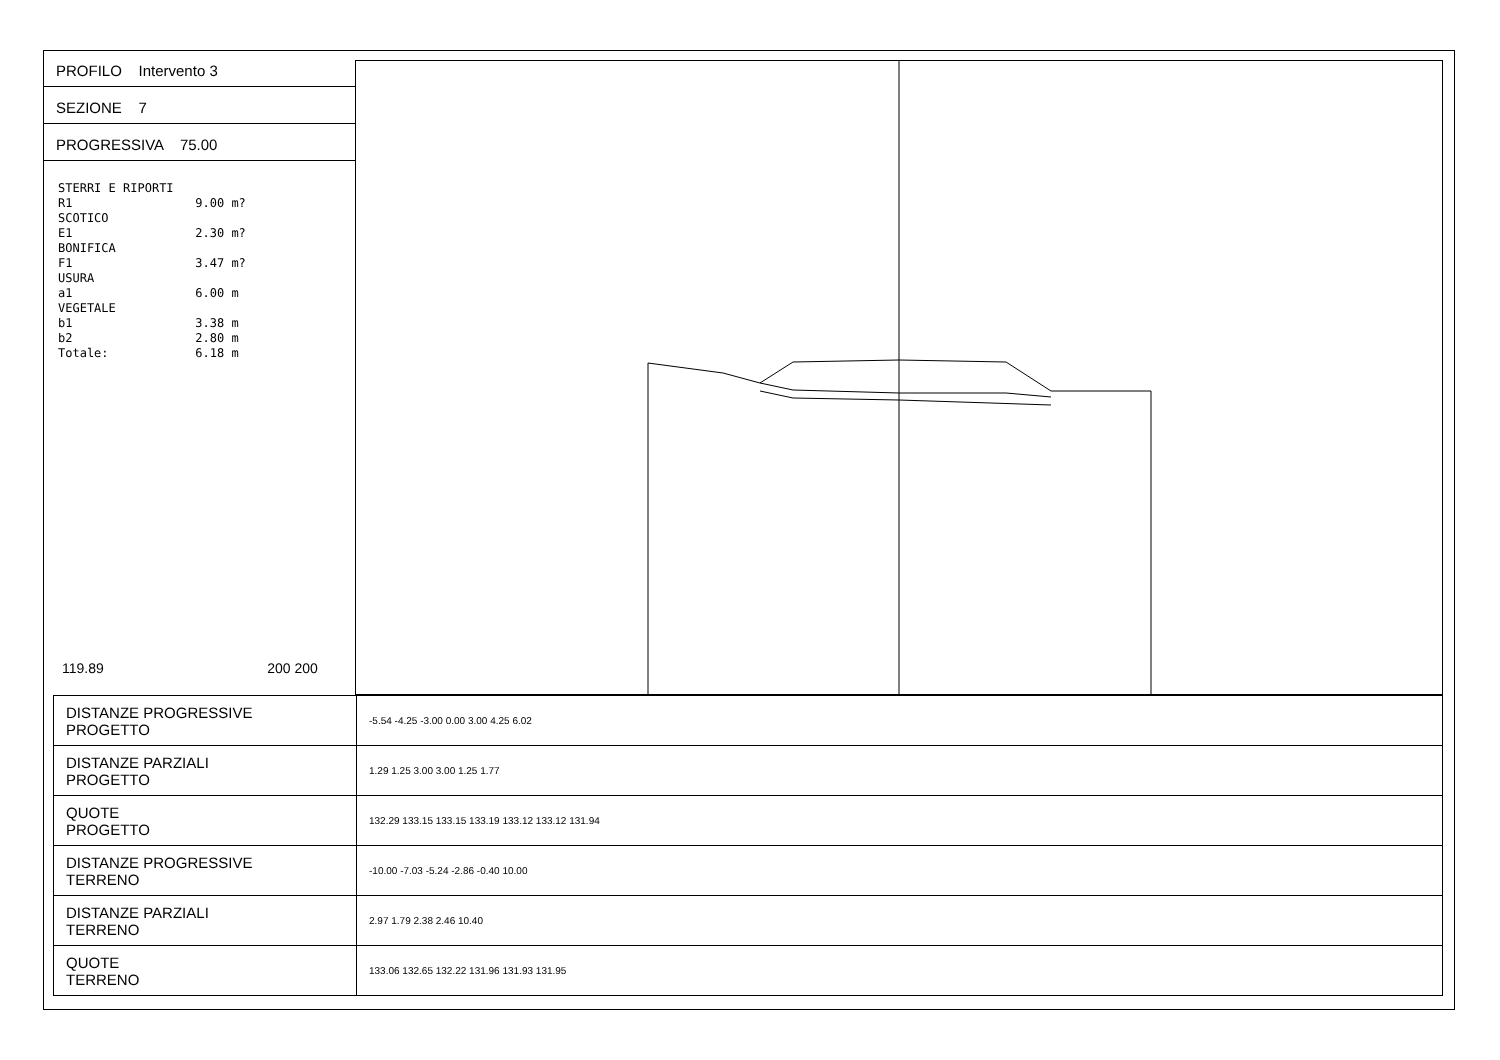PROFILO Intervento 3
SEZIONE 7
PROGRESSIVA 75.00
STERRI E RIPORTI R1 9.00 m? SCOTICO E1 2.30 m? BONIFICA F1 3.47 m? USURA a1 6.00 m VEGETALE b1 3.38 m b2 2.80 m Totale: 6.18 m
119.89 200 200
| DISTANZE PROGRESSIVE PROGETTO | -5.54 -4.25 -3.00 0.00 3.00 4.25 6.02 |
| DISTANZE PARZIALI PROGETTO | 1.29 1.25 3.00 3.00 1.25 1.77 |
| QUOTE PROGETTO | 132.29 133.15 133.15 133.19 133.12 133.12 131.94 |
| DISTANZE PROGRESSIVE TERRENO | -10.00 -7.03 -5.24 -2.86 -0.40 10.00 |
| DISTANZE PARZIALI TERRENO | 2.97 1.79 2.38 2.46 10.40 |
| QUOTE TERRENO | 133.06 132.65 132.22 131.96 131.93 131.95 |